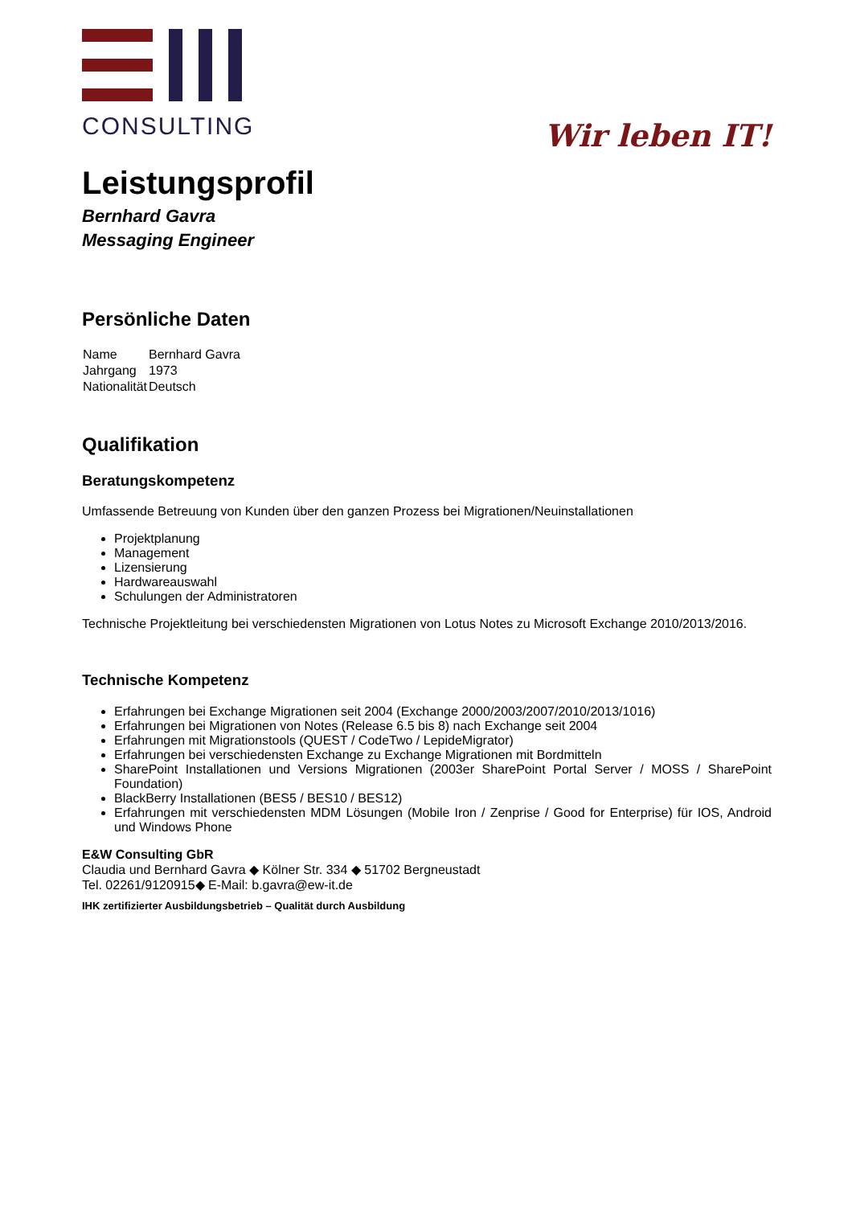CONSULTING
Wir leben IT!
Leistungsprofil
Bernhard Gavra
Messaging Engineer
Persönliche Daten
| Name | Bernhard Gavra |
| Jahrgang | 1973 |
| Nationalität | Deutsch |
Qualifikation
Beratungskompetenz
Umfassende Betreuung von Kunden über den ganzen Prozess bei Migrationen/Neuinstallationen
Projektplanung
Management
Lizensierung
Hardwareauswahl
Schulungen der Administratoren
Technische Projektleitung bei verschiedensten Migrationen von Lotus Notes zu Microsoft Exchange 2010/2013/2016.
Technische Kompetenz
Erfahrungen bei Exchange Migrationen seit 2004 (Exchange 2000/2003/2007/2010/2013/1016)
Erfahrungen bei Migrationen von Notes (Release 6.5 bis 8) nach Exchange seit 2004
Erfahrungen mit Migrationstools (QUEST / CodeTwo / LepideMigrator)
Erfahrungen bei verschiedensten Exchange zu Exchange Migrationen mit Bordmitteln
SharePoint Installationen und Versions Migrationen (2003er SharePoint Portal Server / MOSS / SharePoint Foundation)
BlackBerry Installationen (BES5 / BES10 / BES12)
Erfahrungen mit verschiedensten MDM Lösungen (Mobile Iron / Zenprise / Good for Enterprise) für IOS, Android und Windows Phone
E&W Consulting GbR
Claudia und Bernhard Gavra ◆ Kölner Str. 334 ◆ 51702 Bergneustadt
Tel. 02261/9120915◆ E-Mail: b.gavra@ew-it.de
IHK zertifizierter Ausbildungsbetrieb – Qualität durch Ausbildung